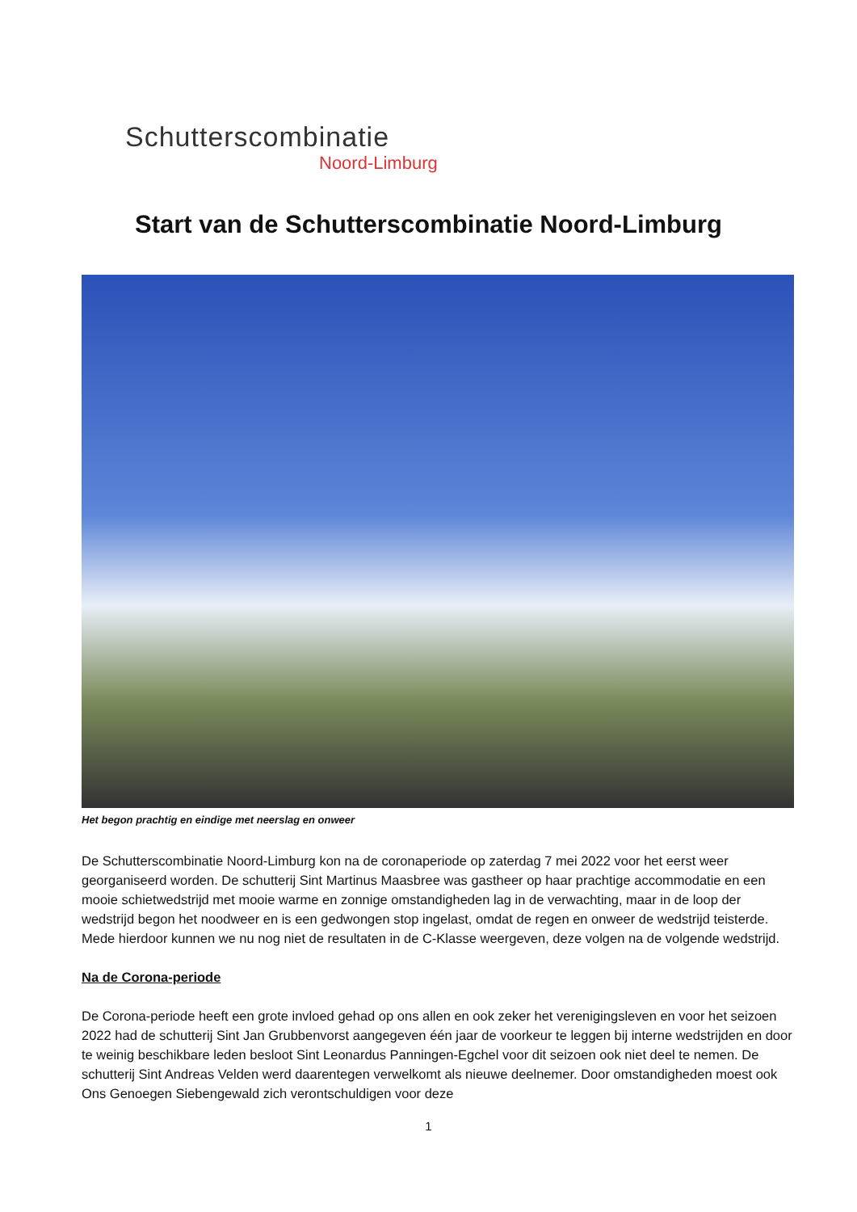Schutterscombinatie
Noord-Limburg
Start van de Schutterscombinatie Noord-Limburg
Het begon prachtig en eindige met neerslag en onweer
De Schutterscombinatie Noord-Limburg kon na de coronaperiode op zaterdag 7 mei 2022 voor het eerst weer georganiseerd worden. De schutterij Sint Martinus Maasbree was gastheer op haar prachtige accommodatie en een mooie schietwedstrijd met mooie warme en zonnige omstandigheden lag in de verwachting, maar in de loop der wedstrijd begon het noodweer en is een gedwongen stop ingelast, omdat de regen en onweer de wedstrijd teisterde. Mede hierdoor kunnen we nu nog niet de resultaten in de C-Klasse weergeven, deze volgen na de volgende wedstrijd.
Na de Corona-periode
De Corona-periode heeft een grote invloed gehad op ons allen en ook zeker het verenigingsleven en voor het seizoen 2022 had de schutterij Sint Jan Grubbenvorst aangegeven één jaar de voorkeur te leggen bij interne wedstrijden en door te weinig beschikbare leden besloot Sint Leonardus Panningen-Egchel voor dit seizoen ook niet deel te nemen. De schutterij Sint Andreas Velden werd daarentegen verwelkomt als nieuwe deelnemer. Door omstandigheden moest ook Ons Genoegen Siebengewald zich verontschuldigen voor deze
1